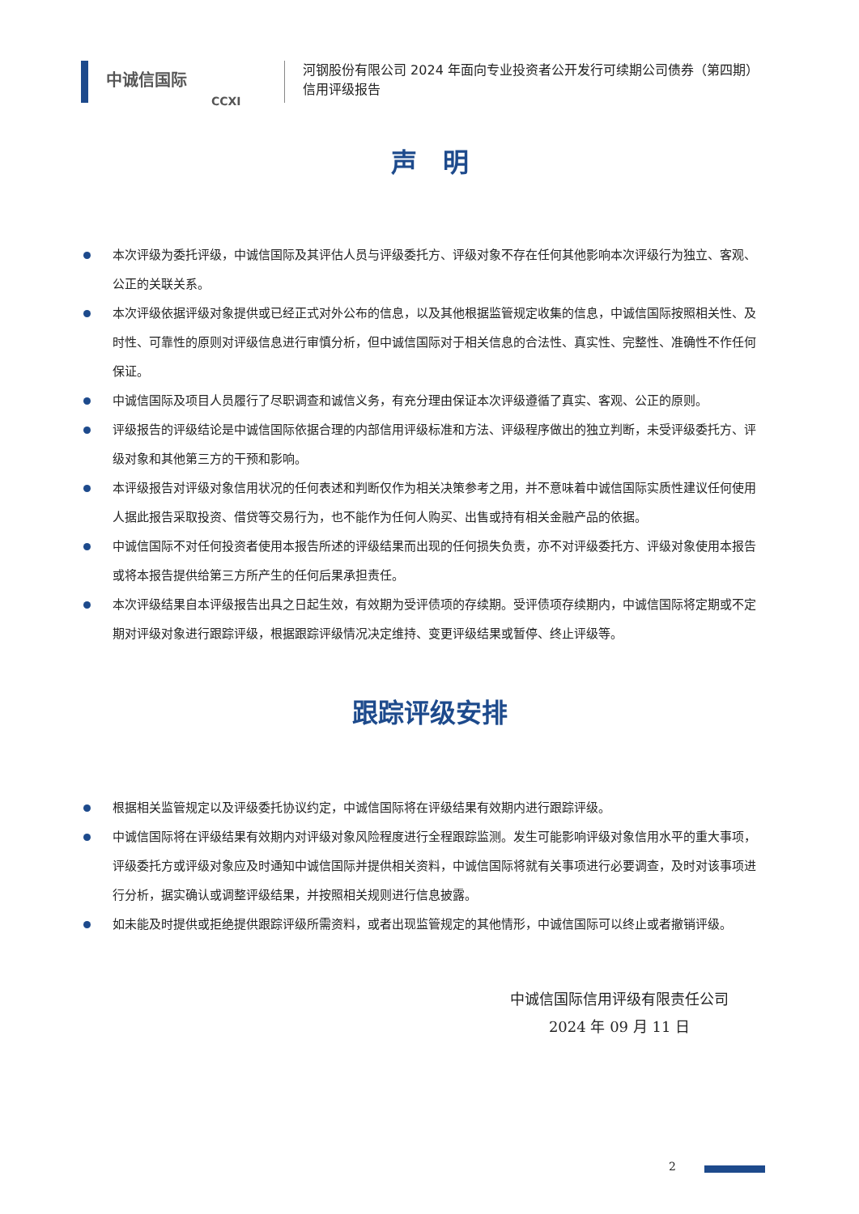中诚信国际
CCXI
河钢股份有限公司 2024 年面向专业投资者公开发行可续期公司债券（第四期）
信用评级报告
声　明
本次评级为委托评级，中诚信国际及其评估人员与评级委托方、评级对象不存在任何其他影响本次评级行为独立、客观、公正的关联关系。
本次评级依据评级对象提供或已经正式对外公布的信息，以及其他根据监管规定收集的信息，中诚信国际按照相关性、及时性、可靠性的原则对评级信息进行审慎分析，但中诚信国际对于相关信息的合法性、真实性、完整性、准确性不作任何保证。
中诚信国际及项目人员履行了尽职调查和诚信义务，有充分理由保证本次评级遵循了真实、客观、公正的原则。
评级报告的评级结论是中诚信国际依据合理的内部信用评级标准和方法、评级程序做出的独立判断，未受评级委托方、评级对象和其他第三方的干预和影响。
本评级报告对评级对象信用状况的任何表述和判断仅作为相关决策参考之用，并不意味着中诚信国际实质性建议任何使用人据此报告采取投资、借贷等交易行为，也不能作为任何人购买、出售或持有相关金融产品的依据。
中诚信国际不对任何投资者使用本报告所述的评级结果而出现的任何损失负责，亦不对评级委托方、评级对象使用本报告或将本报告提供给第三方所产生的任何后果承担责任。
本次评级结果自本评级报告出具之日起生效，有效期为受评债项的存续期。受评债项存续期内，中诚信国际将定期或不定期对评级对象进行跟踪评级，根据跟踪评级情况决定维持、变更评级结果或暂停、终止评级等。
跟踪评级安排
根据相关监管规定以及评级委托协议约定，中诚信国际将在评级结果有效期内进行跟踪评级。
中诚信国际将在评级结果有效期内对评级对象风险程度进行全程跟踪监测。发生可能影响评级对象信用水平的重大事项，评级委托方或评级对象应及时通知中诚信国际并提供相关资料，中诚信国际将就有关事项进行必要调查，及时对该事项进行分析，据实确认或调整评级结果，并按照相关规则进行信息披露。
如未能及时提供或拒绝提供跟踪评级所需资料，或者出现监管规定的其他情形，中诚信国际可以终止或者撤销评级。
中诚信国际信用评级有限责任公司
2024 年 09 月 11 日
2